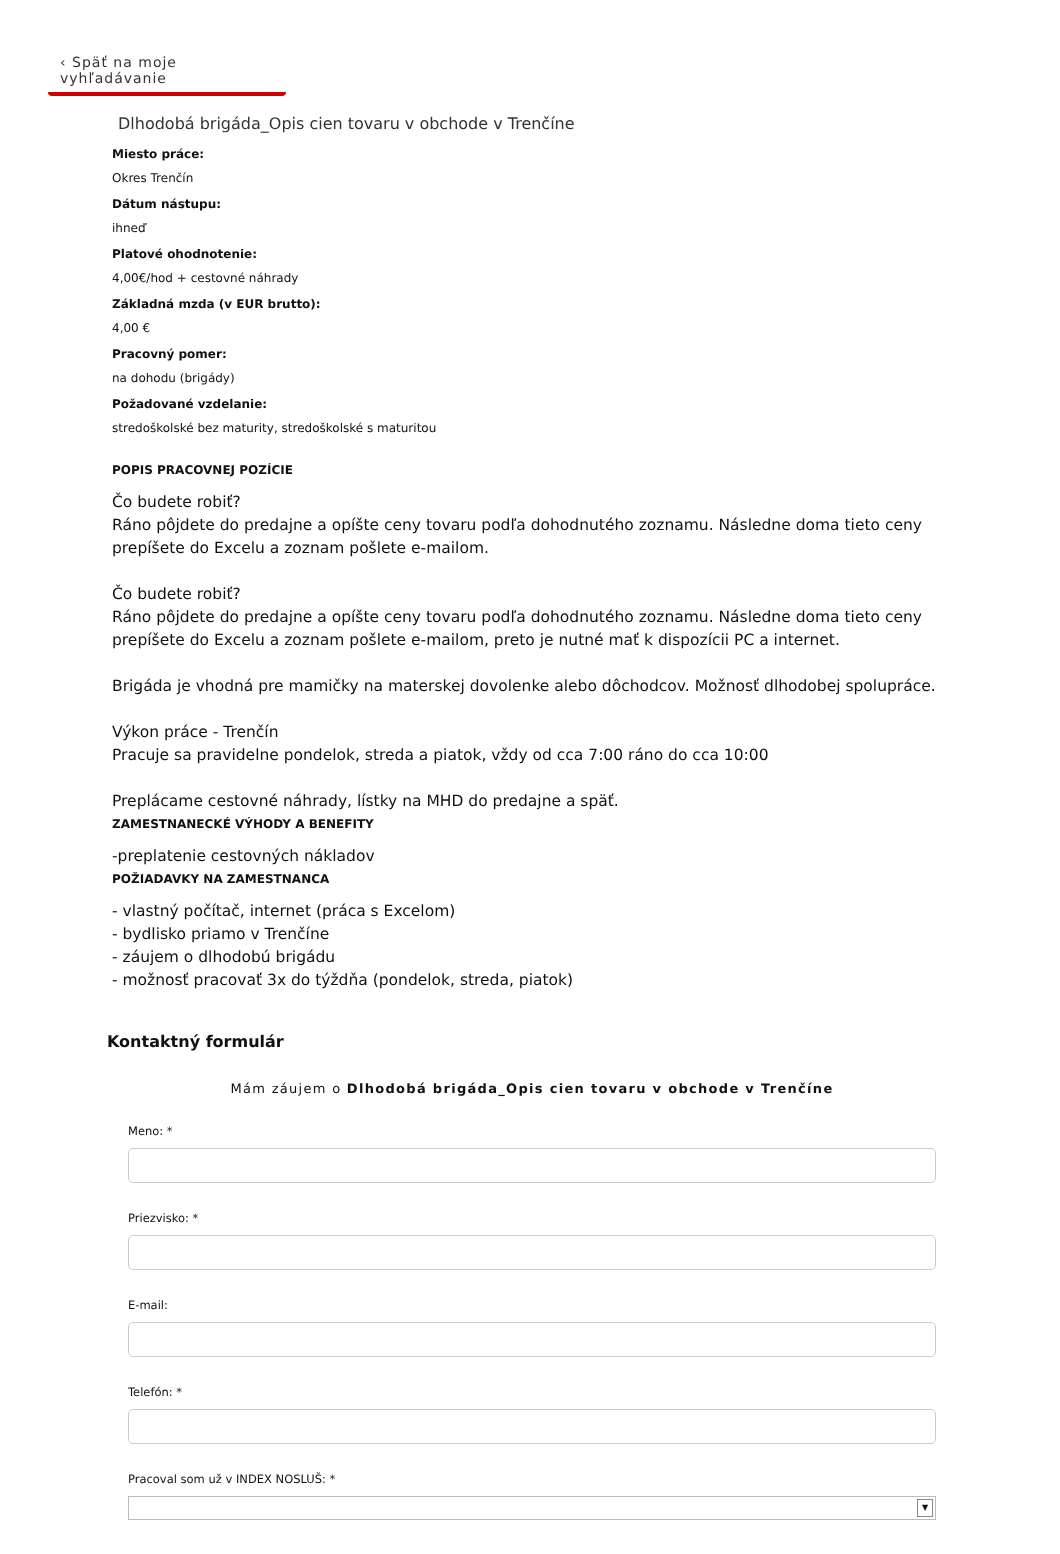‹ Späť na moje vyhľadávanie
Dlhodobá brigáda_Opis cien tovaru v obchode v Trenčíne
Miesto práce:
Okres Trenčín
Dátum nástupu:
ihneď
Platové ohodnotenie:
4,00€/hod + cestovné náhrady
Základná mzda (v EUR brutto):
4,00 €
Pracovný pomer:
na dohodu (brigády)
Požadované vzdelanie:
stredoškolské bez maturity, stredoškolské s maturitou
POPIS PRACOVNEJ POZÍCIE
Čo budete robiť?
Ráno pôjdete do predajne a opíšte ceny tovaru podľa dohodnutého zoznamu. Následne doma tieto ceny prepíšete do Excelu a zoznam pošlete e-mailom.
Čo budete robiť?
Ráno pôjdete do predajne a opíšte ceny tovaru podľa dohodnutého zoznamu. Následne doma tieto ceny prepíšete do Excelu a zoznam pošlete e-mailom, preto je nutné mať k dispozícii PC a internet.
Brigáda je vhodná pre mamičky na materskej dovolenke alebo dôchodcov. Možnosť dlhodobej spolupráce.
Výkon práce - Trenčín
Pracuje sa pravidelne pondelok, streda a piatok, vždy od cca 7:00 ráno do cca 10:00
Preplácame cestovné náhrady, lístky na MHD do predajne a späť.
ZAMESTNANECKÉ VÝHODY A BENEFITY
-preplatenie cestovných nákladov
POŽIADAVKY NA ZAMESTNANCA
- vlastný počítač, internet (práca s Excelom)
- bydlisko priamo v Trenčíne
- záujem o dlhodobú brigádu
- možnosť pracovať 3x do týždňa (pondelok, streda, piatok)
Kontaktný formulár
Mám záujem o Dlhodobá brigáda_Opis cien tovaru v obchode v Trenčíne
Meno: *
Priezvisko: *
E-mail:
Telefón: *
Pracoval som už v INDEX NOSLUŠ: *
▼